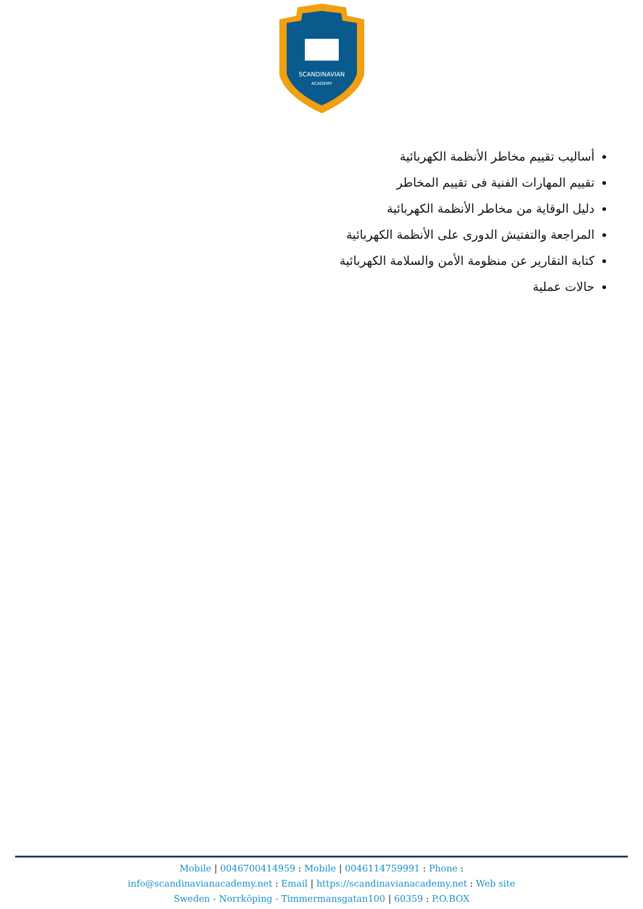SCANDINAVIAN
ACADEMY
أساليب تقييم مخاطر الأنظمة الكهربائية
تقييم المهارات الفنية فى تقييم المخاطر
دليل الوقاية من مخاطر الأنظمة الكهربائية
المراجعة والتفتيش الدورى على الأنظمة الكهربائية
كتابة التقارير عن منظومة الأمن والسلامة الكهربائية
حالات عملية
Mobile | 0046700414959 : Mobile | 0046114759991 : Phone :
info@scandinavianacademy.net : Email | https://scandinavianacademy.net : Web site
Sweden - Norrköping - Timmermansgatan100 | 60359 : P.O.BOX